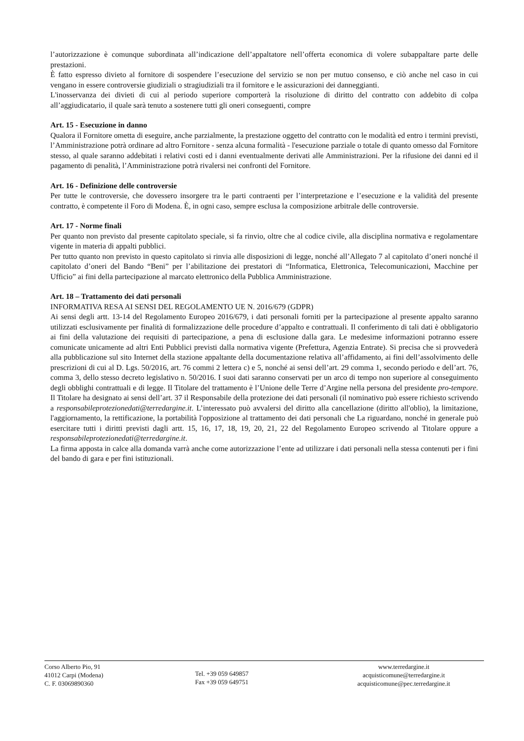l’autorizzazione è comunque subordinata all’indicazione dell’appaltatore nell’offerta economica di volere subappaltare parte delle prestazioni.
È fatto espresso divieto al fornitore di sospendere l’esecuzione del servizio se non per mutuo consenso, e ciò anche nel caso in cui vengano in essere controversie giudiziali o stragiudiziali tra il fornitore e le assicurazioni dei danneggianti.
L'inosservanza dei divieti di cui al periodo superiore comporterà la risoluzione di diritto del contratto con addebito di colpa all’aggiudicatario, il quale sarà tenuto a sostenere tutti gli oneri conseguenti, compre
Art. 15 - Esecuzione in danno
Qualora il Fornitore ometta di eseguire, anche parzialmente, la prestazione oggetto del contratto con le modalità ed entro i termini previsti, l’Amministrazione potrà ordinare ad altro Fornitore - senza alcuna formalità - l'esecuzione parziale o totale di quanto omesso dal Fornitore stesso, al quale saranno addebitati i relativi costi ed i danni eventualmente derivati alle Amministrazioni. Per la rifusione dei danni ed il pagamento di penalità, l’Amministrazione potrà rivalersi nei confronti del Fornitore.
Art. 16 - Definizione delle controversie
Per tutte le controversie, che dovessero insorgere tra le parti contraenti per l’interpretazione e l’esecuzione e la validità del presente contratto, è competente il Foro di Modena. È, in ogni caso, sempre esclusa la composizione arbitrale delle controversie.
Art. 17 - Norme finali
Per quanto non previsto dal presente capitolato speciale, si fa rinvio, oltre che al codice civile, alla disciplina normativa e regolamentare vigente in materia di appalti pubblici.
Per tutto quanto non previsto in questo capitolato si rinvia alle disposizioni di legge, nonché all’Allegato 7 al capitolato d’oneri nonché il capitolato d’oneri del Bando “Beni” per l’abilitazione dei prestatori di “Informatica, Elettronica, Telecomunicazioni, Macchine per Ufficio” ai fini della partecipazione al marcato elettronico della Pubblica Amministrazione.
Art. 18 – Trattamento dei dati personali
INFORMATIVA RESA AI SENSI DEL REGOLAMENTO UE N. 2016/679 (GDPR)
Ai sensi degli artt. 13-14 del Regolamento Europeo 2016/679, i dati personali forniti per la partecipazione al presente appalto saranno utilizzati esclusivamente per finalità di formalizzazione delle procedure d’appalto e contrattuali. Il conferimento di tali dati è obbligatorio ai fini della valutazione dei requisiti di partecipazione, a pena di esclusione dalla gara. Le medesime informazioni potranno essere comunicate unicamente ad altri Enti Pubblici previsti dalla normativa vigente (Prefettura, Agenzia Entrate). Si precisa che si provvederà alla pubblicazione sul sito Internet della stazione appaltante della documentazione relativa all’affidamento, ai fini dell’assolvimento delle prescrizioni di cui al D. Lgs. 50/2016, art. 76 commi 2 lettera c) e 5, nonché ai sensi dell’art. 29 comma 1, secondo periodo e dell’art. 76, comma 3, dello stesso decreto legislativo n. 50/2016. I suoi dati saranno conservati per un arco di tempo non superiore al conseguimento degli obblighi contrattuali e di legge. Il Titolare del trattamento è l’Unione delle Terre d’Argine nella persona del presidente pro-tempore. Il Titolare ha designato ai sensi dell’art. 37 il Responsabile della protezione dei dati personali (il nominativo può essere richiesto scrivendo a responsabileprotezionedati@terredargine.it. L’interessato può avvalersi del diritto alla cancellazione (diritto all'oblio), la limitazione, l'aggiornamento, la rettificazione, la portabilità l'opposizione al trattamento dei dati personali che La riguardano, nonché in generale può esercitare tutti i diritti previsti dagli artt. 15, 16, 17, 18, 19, 20, 21, 22 del Regolamento Europeo scrivendo al Titolare oppure a responsabileprotezionedati@terredargine.it.
La firma apposta in calce alla domanda varrà anche come autorizzazione l’ente ad utilizzare i dati personali nella stessa contenuti per i fini del bando di gara e per fini istituzionali.
Corso Alberto Pio, 91
41012 Carpi (Modena)
C. F. 03069890360
Tel. +39 059 649857
Fax +39 059 649751
www.terredargine.it
acquisticomune@terredargine.it
acquisticomune@pec.terredargine.it